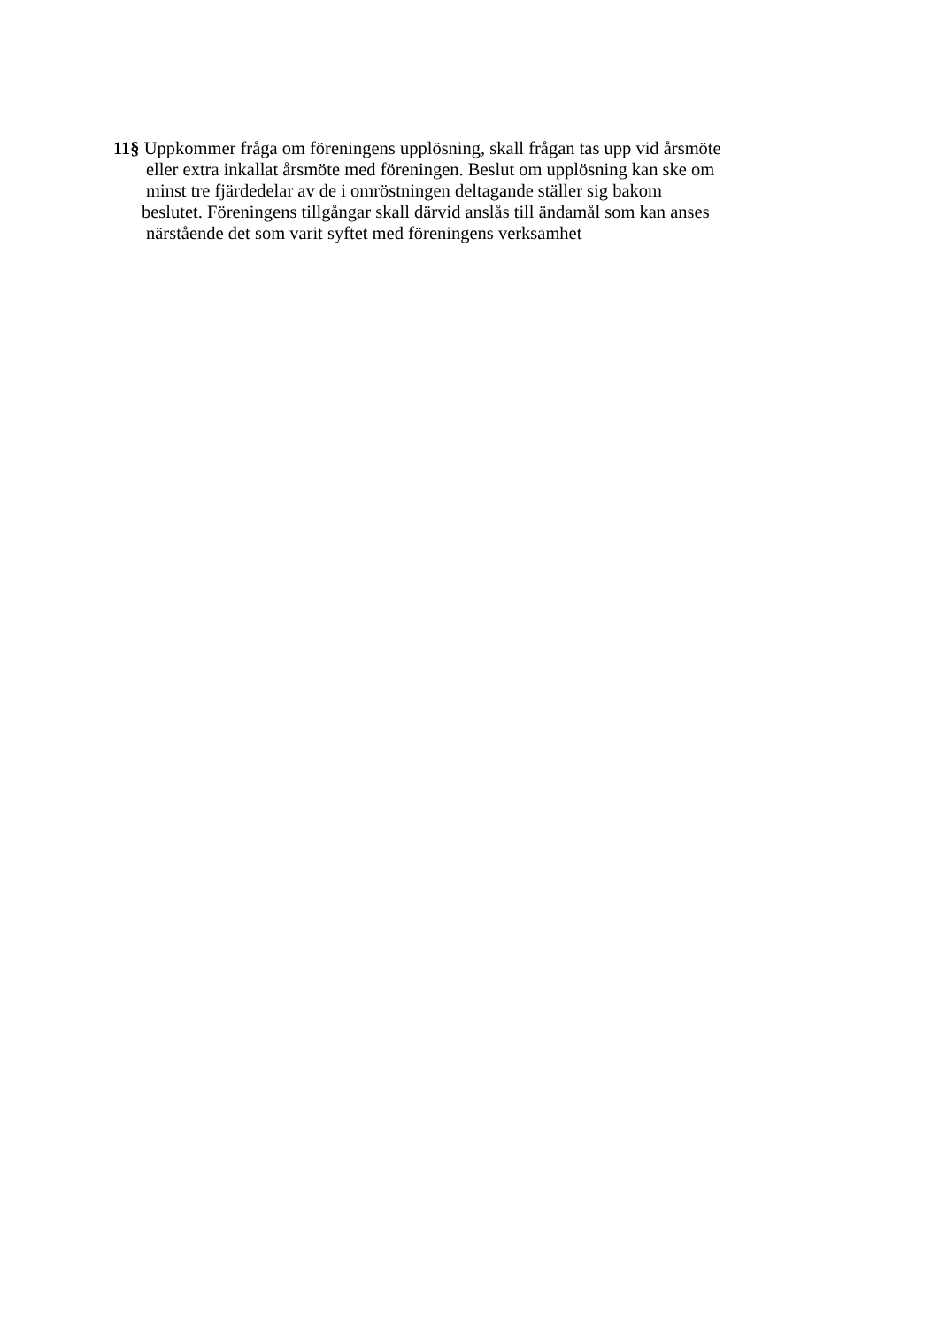11§ Uppkommer fråga om föreningens upplösning, skall frågan tas upp vid årsmöte
eller extra inkallat årsmöte med föreningen. Beslut om upplösning kan ske om
minst tre fjärdedelar av de i omröstningen deltagande ställer sig bakom
beslutet. Föreningens tillgångar skall därvid anslås till ändamål som kan anses
närstående det som varit syftet med föreningens verksamhet